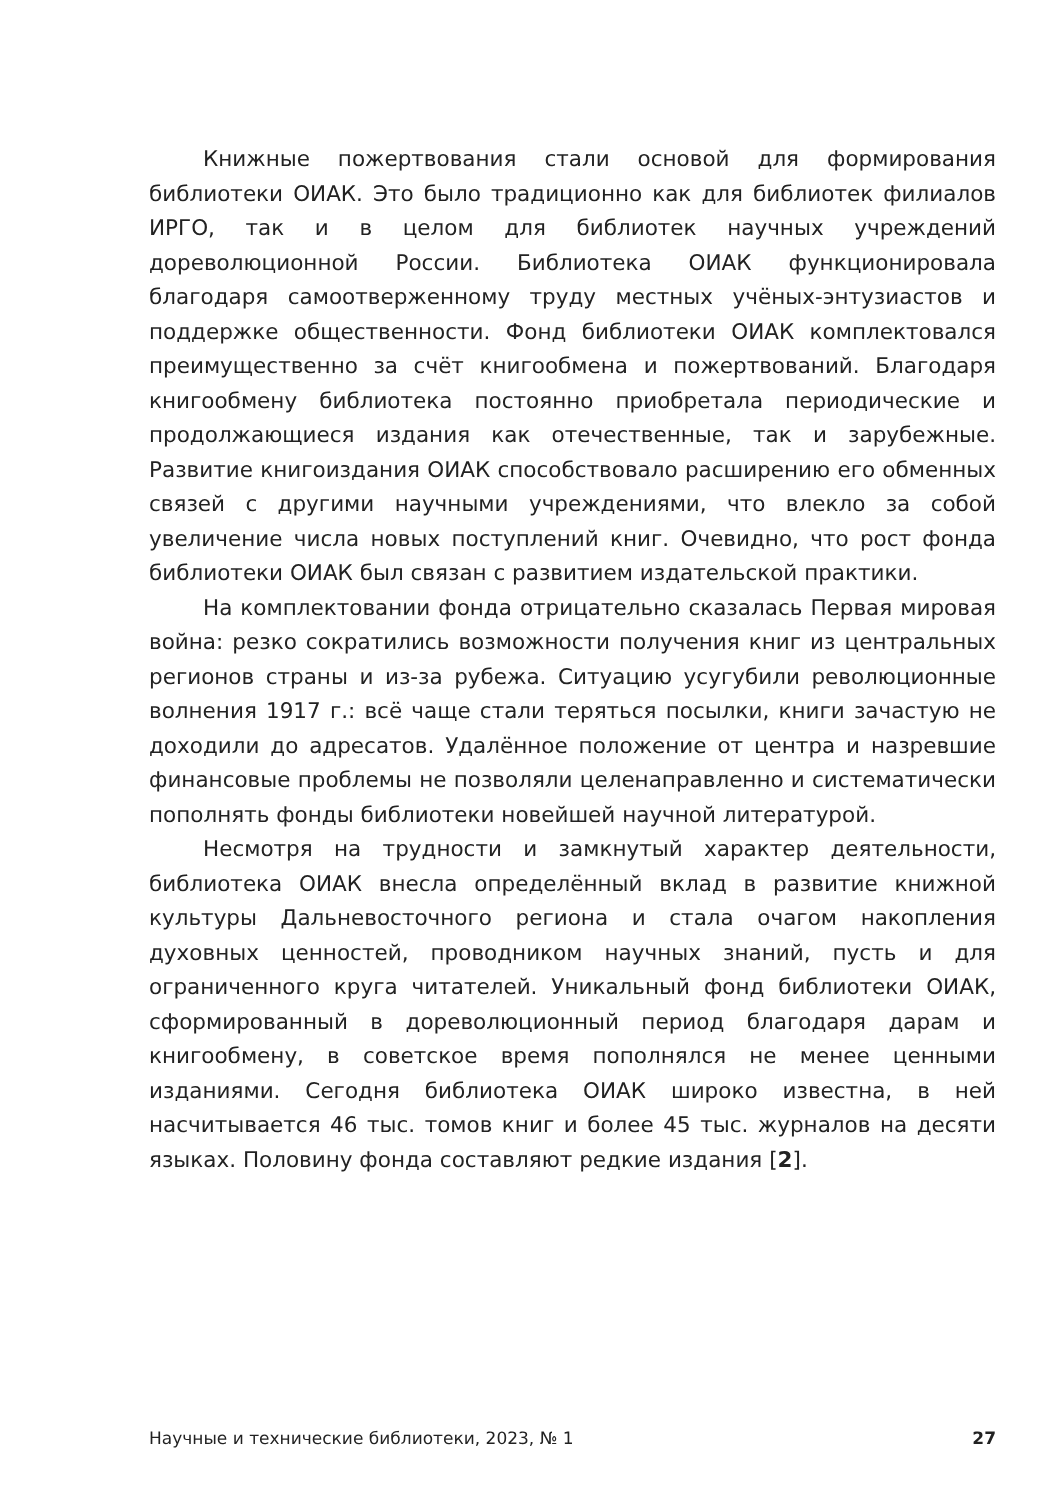Книжные пожертвования стали основой для формирования библиотеки ОИАК. Это было традиционно как для библиотек филиалов ИРГО, так и в целом для библиотек научных учреждений дореволюционной России. Библиотека ОИАК функционировала благодаря самоотверженному труду местных учёных-энтузиастов и поддержке общественности. Фонд библиотеки ОИАК комплектовался преимущественно за счёт книгообмена и пожертвований. Благодаря книгообмену библиотека постоянно приобретала периодические и продолжающиеся издания как отечественные, так и зарубежные. Развитие книгоиздания ОИАК способствовало расширению его обменных связей с другими научными учреждениями, что влекло за собой увеличение числа новых поступлений книг. Очевидно, что рост фонда библиотеки ОИАК был связан с развитием издательской практики.
На комплектовании фонда отрицательно сказалась Первая мировая война: резко сократились возможности получения книг из центральных регионов страны и из-за рубежа. Ситуацию усугубили революционные волнения 1917 г.: всё чаще стали теряться посылки, книги зачастую не доходили до адресатов. Удалённое положение от центра и назревшие финансовые проблемы не позволяли целенаправленно и систематически пополнять фонды библиотеки новейшей научной литературой.
Несмотря на трудности и замкнутый характер деятельности, библиотека ОИАК внесла определённый вклад в развитие книжной культуры Дальневосточного региона и стала очагом накопления духовных ценностей, проводником научных знаний, пусть и для ограниченного круга читателей. Уникальный фонд библиотеки ОИАК, сформированный в дореволюционный период благодаря дарам и книгообмену, в советское время пополнялся не менее ценными изданиями. Сегодня библиотека ОИАК широко известна, в ней насчитывается 46 тыс. томов книг и более 45 тыс. журналов на десяти языках. Половину фонда составляют редкие издания [2].
Научные и технические библиотеки, 2023, № 1 27